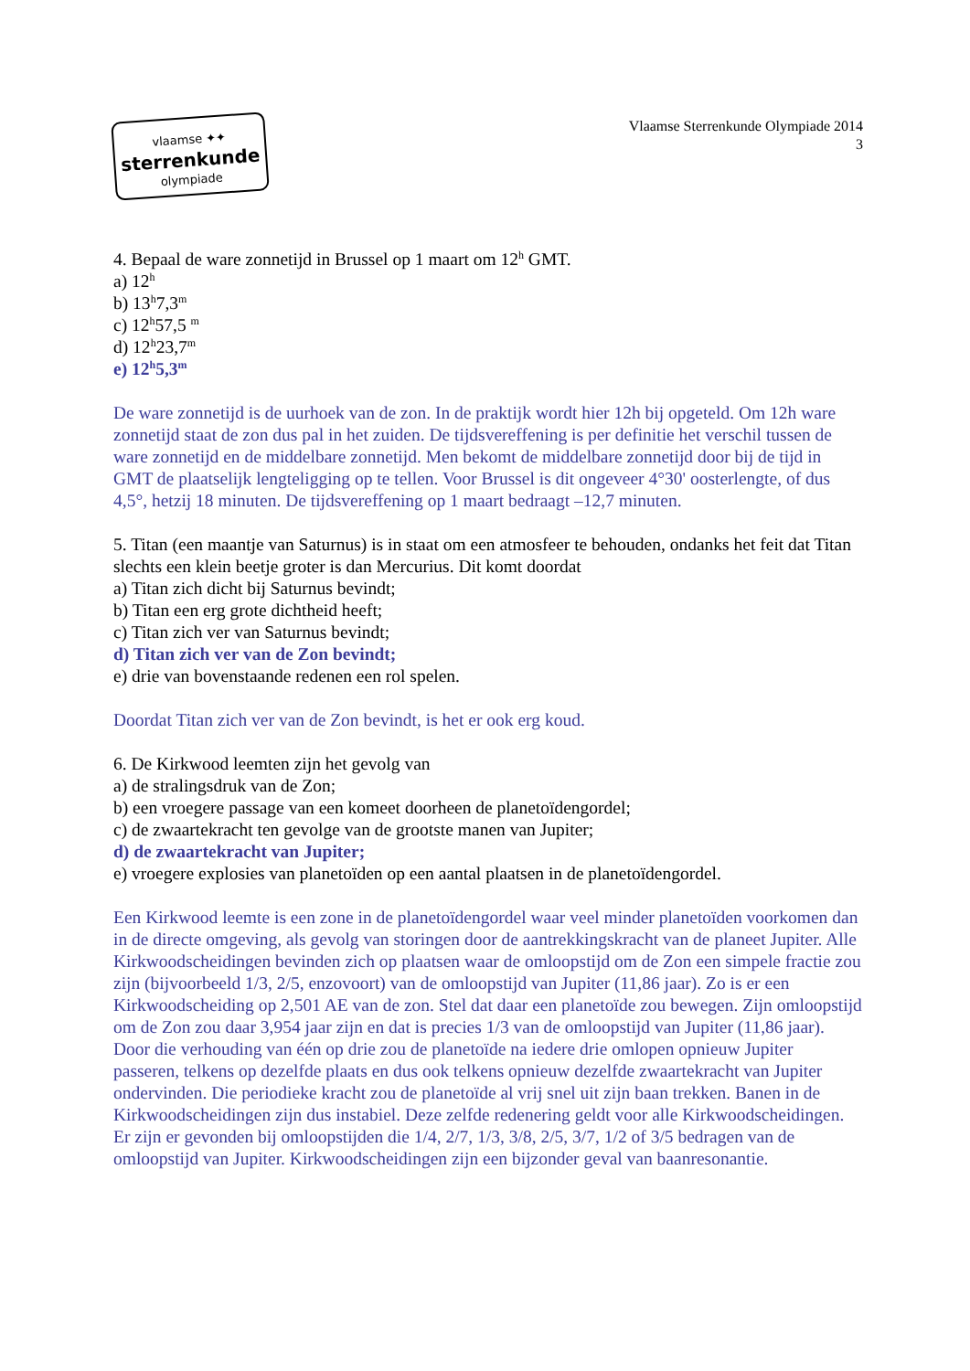vlaamse ✦✦
sterrenkunde
olympiade
Vlaamse Sterrenkunde Olympiade 2014
3
4. Bepaal de ware zonnetijd in Brussel op 1 maart om 12<sup>h</sup> GMT.
a) 12<sup>h</sup>
b) 13<sup>h</sup>7,3<sup>m</sup>
c) 12<sup>h</sup>57,5 <sup>m</sup>
d) 12<sup>h</sup>23,7<sup>m</sup>
e) 12<sup>h</sup>5,3<sup>m</sup>
De ware zonnetijd is de uurhoek van de zon. In de praktijk wordt hier 12h bij opgeteld. Om 12h ware zonnetijd staat de zon dus pal in het zuiden. De tijdsvereffening is per definitie het verschil tussen de ware zonnetijd en de middelbare zonnetijd. Men bekomt de middelbare zonnetijd door bij de tijd in GMT de plaatselijk lengteligging op te tellen. Voor Brussel is dit ongeveer 4°30' oosterlengte, of dus 4,5°, hetzij 18 minuten. De tijdsvereffening op 1 maart bedraagt –12,7 minuten.
5. Titan (een maantje van Saturnus) is in staat om een atmosfeer te behouden, ondanks het feit dat Titan slechts een klein beetje groter is dan Mercurius. Dit komt doordat
a) Titan zich dicht bij Saturnus bevindt;
b) Titan een erg grote dichtheid heeft;
c) Titan zich ver van Saturnus bevindt;
d) Titan zich ver van de Zon bevindt;
e) drie van bovenstaande redenen een rol spelen.
Doordat Titan zich ver van de Zon bevindt, is het er ook erg koud.
6. De Kirkwood leemten zijn het gevolg van
a) de stralingsdruk van de Zon;
b) een vroegere passage van een komeet doorheen de planetoïdengordel;
c) de zwaartekracht ten gevolge van de grootste manen van Jupiter;
d) de zwaartekracht van Jupiter;
e) vroegere explosies van planetoïden op een aantal plaatsen in de planetoïdengordel.
Een Kirkwood leemte is een zone in de planetoïdengordel waar veel minder planetoïden voorkomen dan in de directe omgeving, als gevolg van storingen door de aantrekkingskracht van de planeet Jupiter. Alle Kirkwoodscheidingen bevinden zich op plaatsen waar de omloopstijd om de Zon een simpele fractie zou zijn (bijvoorbeeld 1/3, 2/5, enzovoort) van de omloopstijd van Jupiter (11,86 jaar). Zo is er een Kirkwoodscheiding op 2,501 AE van de zon. Stel dat daar een planetoïde zou bewegen. Zijn omloopstijd om de Zon zou daar 3,954 jaar zijn en dat is precies 1/3 van de omloopstijd van Jupiter (11,86 jaar). Door die verhouding van één op drie zou de planetoïde na iedere drie omlopen opnieuw Jupiter passeren, telkens op dezelfde plaats en dus ook telkens opnieuw dezelfde zwaartekracht van Jupiter ondervinden. Die periodieke kracht zou de planetoïde al vrij snel uit zijn baan trekken. Banen in de Kirkwoodscheidingen zijn dus instabiel. Deze zelfde redenering geldt voor alle Kirkwoodscheidingen. Er zijn er gevonden bij omloopstijden die 1/4, 2/7, 1/3, 3/8, 2/5, 3/7, 1/2 of 3/5 bedragen van de omloopstijd van Jupiter. Kirkwoodscheidingen zijn een bijzonder geval van baanresonantie.